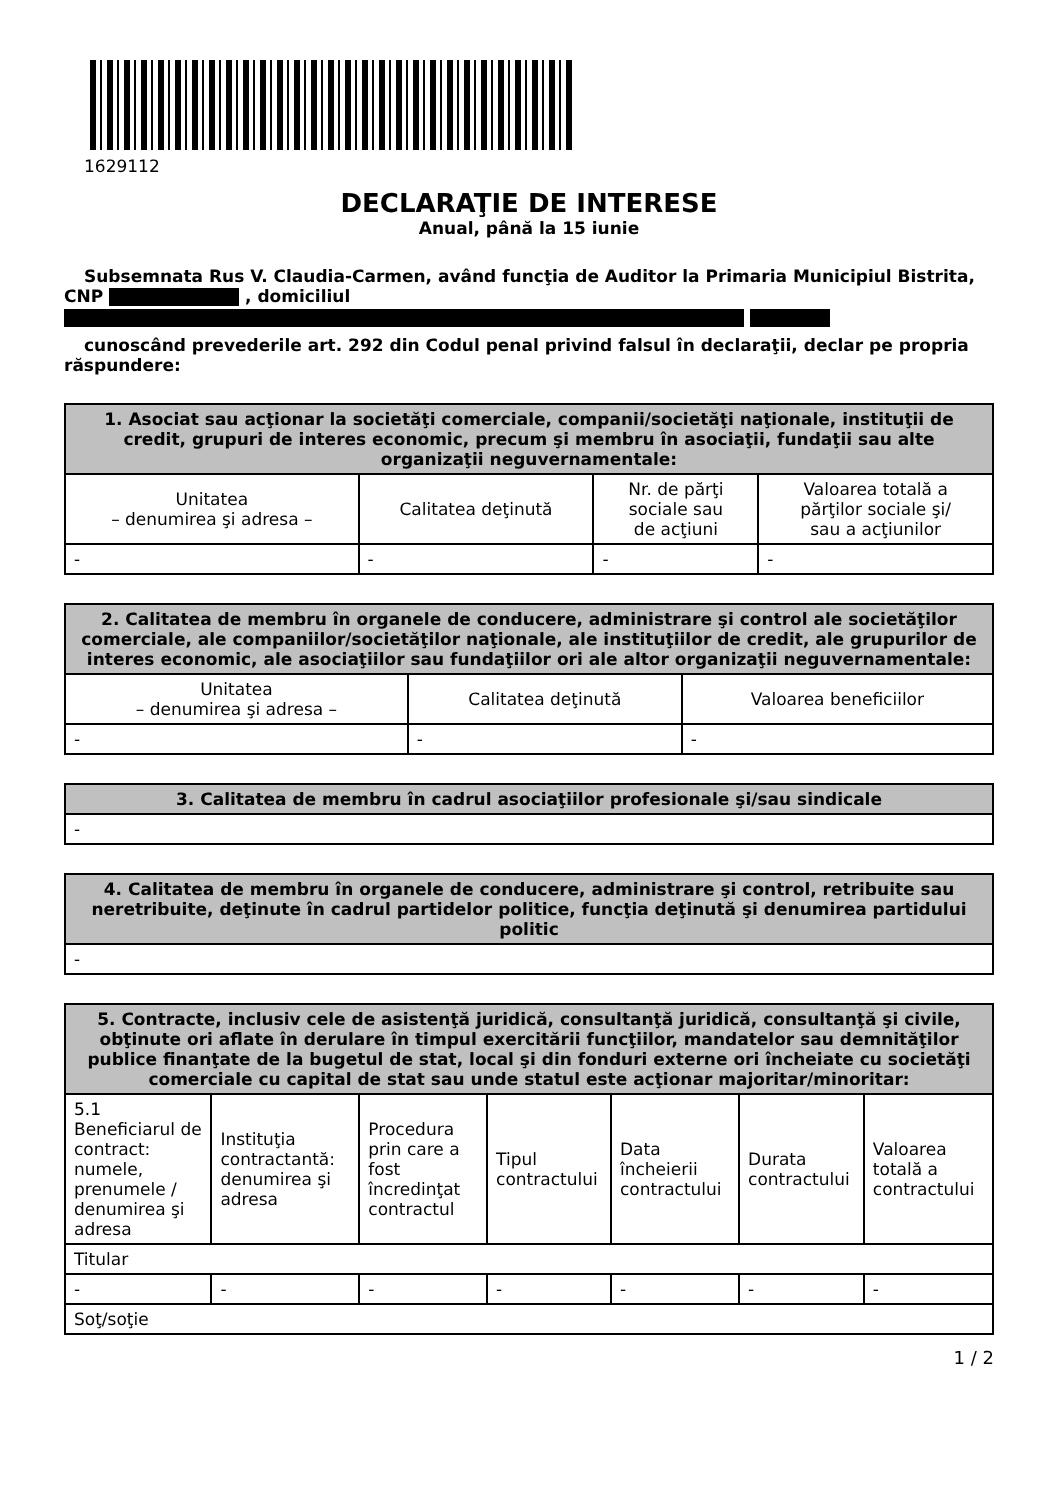1629112
DECLARAŢIE DE INTERESE
Anual, până la 15 iunie
Subsemnata Rus V. Claudia-Carmen, având funcţia de Auditor la Primaria Municipiul Bistrita, CNP , domiciliul
cunoscând prevederile art. 292 din Codul penal privind falsul în declaraţii, declar pe propria răspundere:
| 1. Asociat sau acţionar la societăţi comerciale, companii/societăţi naţionale, instituţii de credit, grupuri de interes economic, precum şi membru în asociaţii, fundaţii sau alte organizaţii neguvernamentale: | | | |
| --- | --- | --- | --- |
| Unitatea – denumirea şi adresa – | Calitatea deţinută | Nr. de părţi sociale sau de acţiuni | Valoarea totală a părţilor sociale şi/ sau a acţiunilor |
| - | - | - | - |
| 2. Calitatea de membru în organele de conducere, administrare şi control ale societăţilor comerciale, ale companiilor/societăţilor naţionale, ale instituţiilor de credit, ale grupurilor de interes economic, ale asociaţiilor sau fundaţiilor ori ale altor organizaţii neguvernamentale: | | |
| --- | --- | --- |
| Unitatea – denumirea şi adresa – | Calitatea deţinută | Valoarea beneficiilor |
| - | - | - |
| 3. Calitatea de membru în cadrul asociaţiilor profesionale şi/sau sindicale |
| --- |
| - |
| 4. Calitatea de membru în organele de conducere, administrare şi control, retribuite sau neretribuite, deţinute în cadrul partidelor politice, funcţia deţinută şi denumirea partidului politic |
| --- |
| - |
| 5. Contracte, inclusiv cele de asistenţă juridică, consultanţă juridică, consultanţă şi civile, obţinute ori aflate în derulare în timpul exercitării funcţiilor, mandatelor sau demnităţilor publice finanţate de la bugetul de stat, local şi din fonduri externe ori încheiate cu societăţi comerciale cu capital de stat sau unde statul este acţionar majoritar/minoritar: | | | | | | |
| --- | --- | --- | --- | --- | --- | --- |
| 5.1 Beneficiarul de contract: numele, prenumele / denumirea şi adresa | Instituţia contractantă: denumirea şi adresa | Procedura prin care a fost încredinţat contractul | Tipul contractului | Data încheierii contractului | Durata contractului | Valoarea totală a contractului |
| Titular | | | | | | |
| - | - | - | - | - | - | - |
| Soţ/soţie | | | | | | |
1 / 2